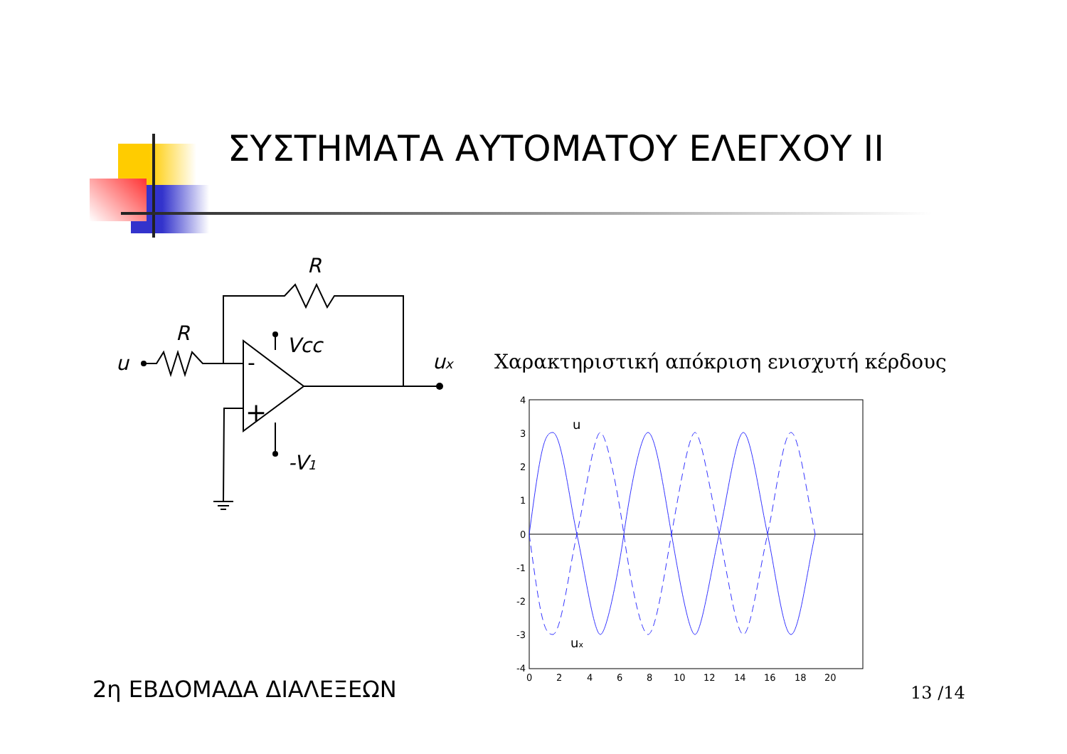ΣΥΣΤΗΜΑΤΑ ΑΥΤΟΜΑΤΟΥ ΕΛΕΓΧΟΥ II
R
R
u
Vcc
ux
-V1
-
+
Χαρακτηριστική απόκριση ενισχυτή κέρδους
4
3
2
1
0
-1
-2
-3
-4
0
2
4
6
8
10
12
14
16
18
20
u
ux
2η ΕΒΔΟΜΑΔΑ ΔΙΑΛΕΞΕΩΝ 13 /14